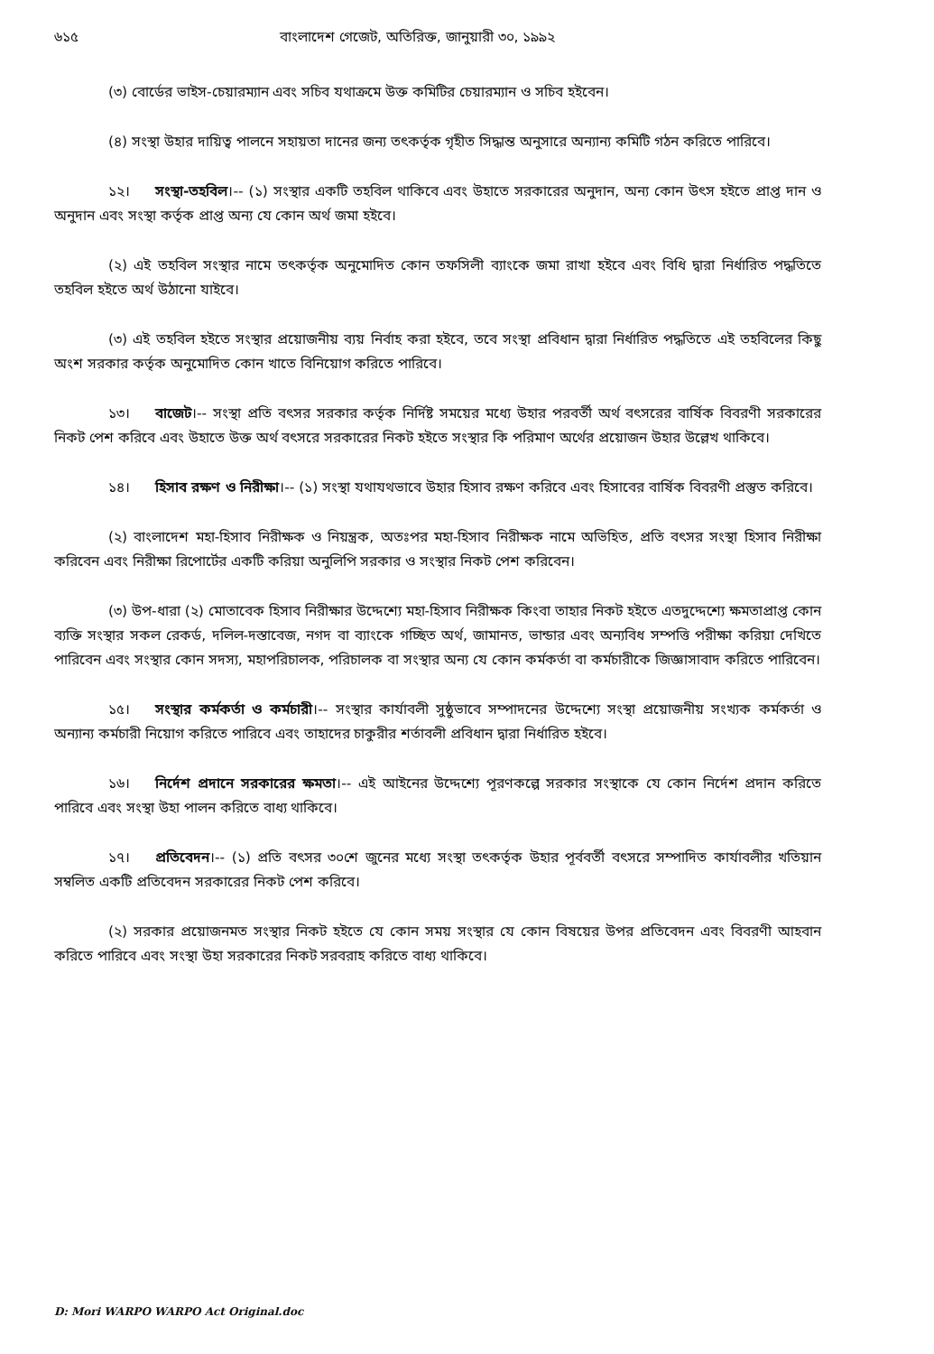৬১৫ বাংলাদেশ গেজেট, অতিরিক্ত, জানুয়ারী ৩০, ১৯৯২
(৩) বোর্ডের ভাইস-চেয়ারম্যান এবং সচিব যথাক্রমে উক্ত কমিটির চেয়ারম্যান ও সচিব হইবেন।
(৪) সংস্থা উহার দায়িত্ব পালনে সহায়তা দানের জন্য তৎকর্তৃক গৃহীত সিদ্ধান্ত অনুসারে অন্যান্য কমিটি গঠন করিতে পারিবে।
১২। সংস্থা-তহবিল।-- (১) সংস্থার একটি তহবিল থাকিবে এবং উহাতে সরকারের অনুদান, অন্য কোন উৎস হইতে প্রাপ্ত দান ও অনুদান এবং সংস্থা কর্তৃক প্রাপ্ত অন্য যে কোন অর্থ জমা হইবে।
(২) এই তহবিল সংস্থার নামে তৎকর্তৃক অনুমোদিত কোন তফসিলী ব্যাংকে জমা রাখা হইবে এবং বিধি দ্বারা নির্ধারিত পদ্ধতিতে তহবিল হইতে অর্থ উঠানো যাইবে।
(৩) এই তহবিল হইতে সংস্থার প্রয়োজনীয় ব্যয় নির্বাহ করা হইবে, তবে সংস্থা প্রবিধান দ্বারা নির্ধারিত পদ্ধতিতে এই তহবিলের কিছু অংশ সরকার কর্তৃক অনুমোদিত কোন খাতে বিনিয়োগ করিতে পারিবে।
১৩। বাজেট।-- সংস্থা প্রতি বৎসর সরকার কর্তৃক নির্দিষ্ট সময়ের মধ্যে উহার পরবর্তী অর্থ বৎসরের বার্ষিক বিবরণী সরকারের নিকট পেশ করিবে এবং উহাতে উক্ত অর্থ বৎসরে সরকারের নিকট হইতে সংস্থার কি পরিমাণ অর্থের প্রয়োজন উহার উল্লেখ থাকিবে।
১৪। হিসাব রক্ষণ ও নিরীক্ষা।-- (১) সংস্থা যথাযথভাবে উহার হিসাব রক্ষণ করিবে এবং হিসাবের বার্ষিক বিবরণী প্রস্তুত করিবে।
(২) বাংলাদেশ মহা-হিসাব নিরীক্ষক ও নিয়ন্ত্রক, অতঃপর মহা-হিসাব নিরীক্ষক নামে অভিহিত, প্রতি বৎসর সংস্থা হিসাব নিরীক্ষা করিবেন এবং নিরীক্ষা রিপোর্টের একটি করিয়া অনুলিপি সরকার ও সংস্থার নিকট পেশ করিবেন।
(৩) উপ-ধারা (২) মোতাবেক হিসাব নিরীক্ষার উদ্দেশ্যে মহা-হিসাব নিরীক্ষক কিংবা তাহার নিকট হইতে এতদুদ্দেশ্যে ক্ষমতাপ্রাপ্ত কোন ব্যক্তি সংস্থার সকল রেকর্ড, দলিল-দস্তাবেজ, নগদ বা ব্যাংকে গচ্ছিত অর্থ, জামানত, ভান্ডার এবং অন্যবিধ সম্পত্তি পরীক্ষা করিয়া দেখিতে পারিবেন এবং সংস্থার কোন সদস্য, মহাপরিচালক, পরিচালক বা সংস্থার অন্য যে কোন কর্মকর্তা বা কর্মচারীকে জিজ্ঞাসাবাদ করিতে পারিবেন।
১৫। সংস্থার কর্মকর্তা ও কর্মচারী।-- সংস্থার কার্যাবলী সুষ্ঠুভাবে সম্পাদনের উদ্দেশ্যে সংস্থা প্রয়োজনীয় সংখ্যক কর্মকর্তা ও অন্যান্য কর্মচারী নিয়োগ করিতে পারিবে এবং তাহাদের চাকুরীর শর্তাবলী প্রবিধান দ্বারা নির্ধারিত হইবে।
১৬। নির্দেশ প্রদানে সরকারের ক্ষমতা।-- এই আইনের উদ্দেশ্যে পূরণকল্পে সরকার সংস্থাকে যে কোন নির্দেশ প্রদান করিতে পারিবে এবং সংস্থা উহা পালন করিতে বাধ্য থাকিবে।
১৭। প্রতিবেদন।-- (১) প্রতি বৎসর ৩০শে জুনের মধ্যে সংস্থা তৎকর্তৃক উহার পূর্ববর্তী বৎসরে সম্পাদিত কার্যাবলীর খতিয়ান সম্বলিত একটি প্রতিবেদন সরকারের নিকট পেশ করিবে।
(২) সরকার প্রয়োজনমত সংস্থার নিকট হইতে যে কোন সময় সংস্থার যে কোন বিষয়ের উপর প্রতিবেদন এবং বিবরণী আহবান করিতে পারিবে এবং সংস্থা উহা সরকারের নিকট সরবরাহ করিতে বাধ্য থাকিবে।
D: Mori WARPO WARPO Act Original.doc